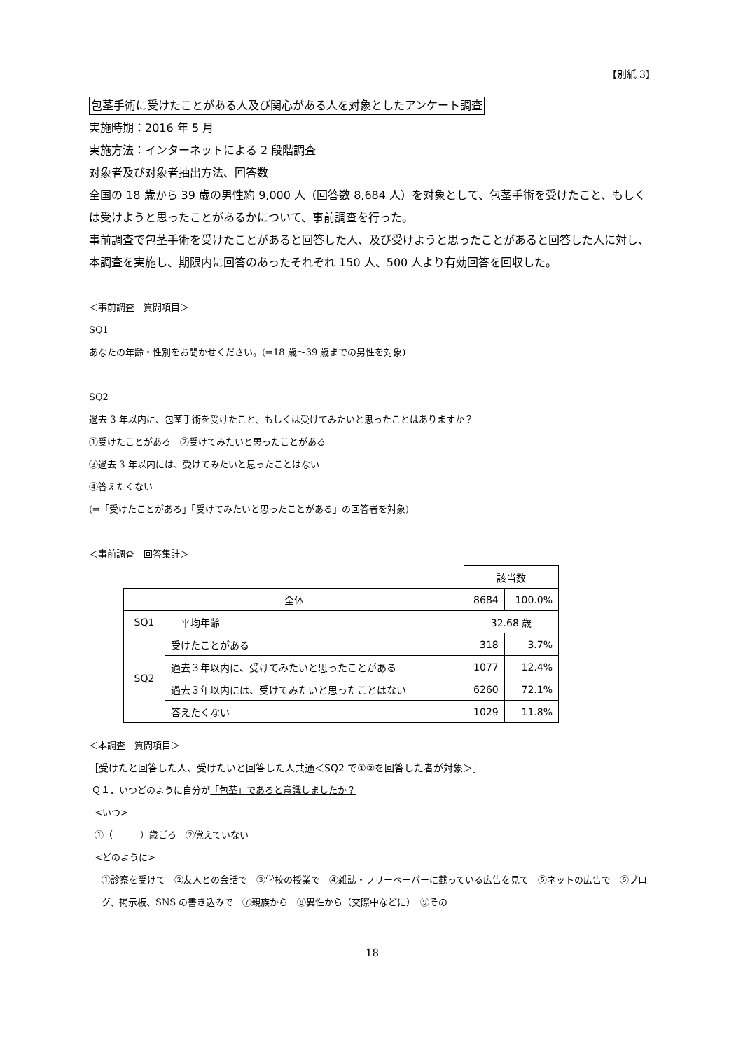【別紙 3】
包茎手術に受けたことがある人及び関心がある人を対象としたアンケート調査
実施時期：2016 年 5 月
実施方法：インターネットによる 2 段階調査
対象者及び対象者抽出方法、回答数
全国の 18 歳から 39 歳の男性約 9,000 人（回答数 8,684 人）を対象として、包茎手術を受けたこと、もしくは受けようと思ったことがあるかについて、事前調査を行った。
事前調査で包茎手術を受けたことがあると回答した人、及び受けようと思ったことがあると回答した人に対し、本調査を実施し、期限内に回答のあったそれぞれ 150 人、500 人より有効回答を回収した。
＜事前調査　質問項目＞
SQ1
あなたの年齢・性別をお聞かせください。(⇒18 歳～39 歳までの男性を対象)
SQ2
過去 3 年以内に、包茎手術を受けたこと、もしくは受けてみたいと思ったことはありますか？
①受けたことがある　②受けてみたいと思ったことがある
③過去 3 年以内には、受けてみたいと思ったことはない
④答えたくない
(⇒「受けたことがある」「受けてみたいと思ったことがある」の回答者を対象)
＜事前調査　回答集計＞
| | | 該当数 | |
| 全体 | | 8684 | 100.0% |
| SQ1 | 平均年齢 | 32.68 歳 | |
| SQ2 | 受けたことがある | 318 | 3.7% |
| | 過去３年以内に、受けてみたいと思ったことがある | 1077 | 12.4% |
| | 過去３年以内には、受けてみたいと思ったことはない | 6260 | 72.1% |
| | 答えたくない | 1029 | 11.8% |
＜本調査　質問項目＞
［受けたと回答した人、受けたいと回答した人共通＜SQ2 で①②を回答した者が対象＞］
Ｑ１．いつどのように自分が「包茎」であると意識しましたか？
<いつ>
①（　　　）歳ごろ　②覚えていない
<どのように>
①診察を受けて　②友人との会話で　③学校の授業で　④雑誌・フリーペーパーに載っている広告を見て　⑤ネットの広告で　⑥ブログ、掲示板、SNS の書き込みで　⑦親族から　⑧異性から（交際中などに）　⑨その
18